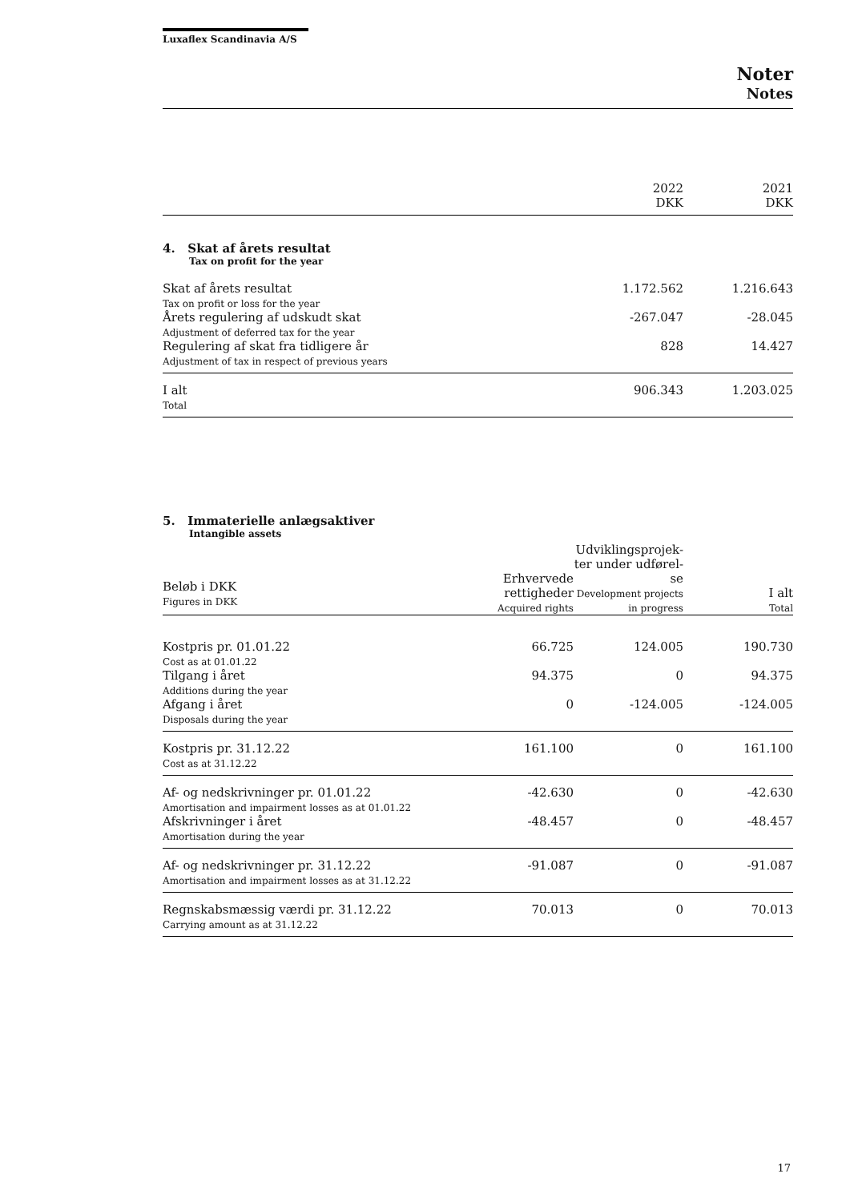Luxaflex Scandinavia A/S
Noter
Notes
| | 2022 DKK | 2021 DKK |
4. Skat af årets resultat
Tax on profit for the year
| Skat af årets resultat Tax on profit or loss for the year | 1.172.562 | 1.216.643 |
| Årets regulering af udskudt skat Adjustment of deferred tax for the year | -267.047 | -28.045 |
| Regulering af skat fra tidligere år Adjustment of tax in respect of previous years | 828 | 14.427 |
| I alt Total | 906.343 | 1.203.025 |
5. Immaterielle anlægsaktiver
Intangible assets
| Beløb i DKK Figures in DKK | Erhvervede rettigheder Acquired rights | Udviklingsprojek- ter under udførel- se Development projects in progress | I alt Total |
| Kostpris pr. 01.01.22 Cost as at 01.01.22 | 66.725 | 124.005 | 190.730 |
| Tilgang i året Additions during the year | 94.375 | 0 | 94.375 |
| Afgang i året Disposals during the year | 0 | -124.005 | -124.005 |
| Kostpris pr. 31.12.22 Cost as at 31.12.22 | 161.100 | 0 | 161.100 |
| Af- og nedskrivninger pr. 01.01.22 Amortisation and impairment losses as at 01.01.22 | -42.630 | 0 | -42.630 |
| Afskrivninger i året Amortisation during the year | -48.457 | 0 | -48.457 |
| Af- og nedskrivninger pr. 31.12.22 Amortisation and impairment losses as at 31.12.22 | -91.087 | 0 | -91.087 |
| Regnskabsmæssig værdi pr. 31.12.22 Carrying amount as at 31.12.22 | 70.013 | 0 | 70.013 |
17